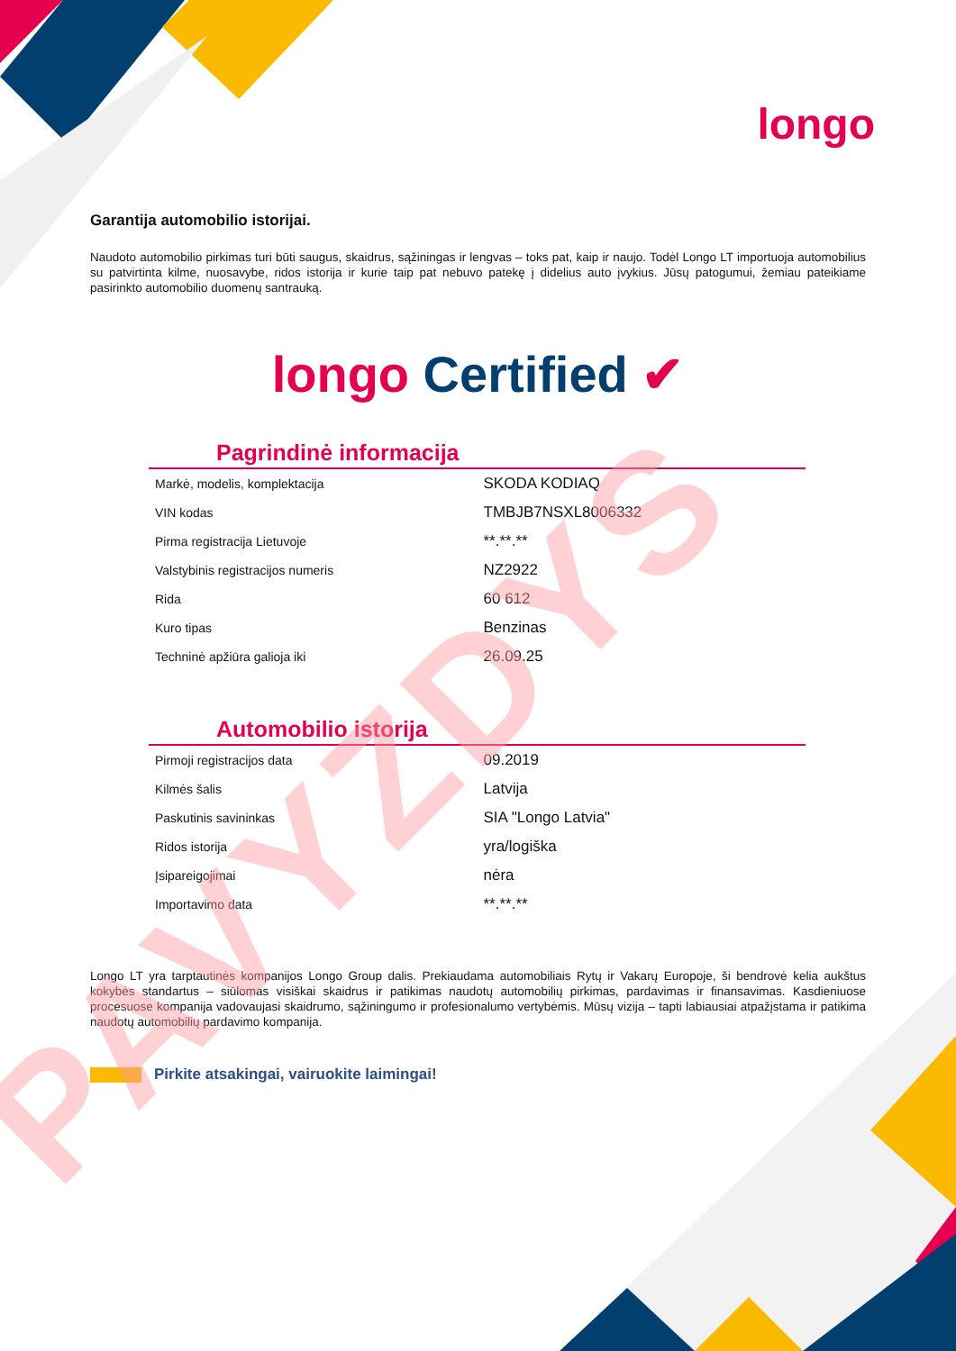longo
Garantija automobilio istorijai.
Naudoto automobilio pirkimas turi būti saugus, skaidrus, sąžiningas ir lengvas – toks pat, kaip ir naujo. Todėl Longo LT importuoja automobilius su patvirtinta kilme, nuosavybe, ridos istorija ir kurie taip pat nebuvo patekę į didelius auto įvykius. Jūsų patogumui, žemiau pateikiame pasirinkto automobilio duomenų santrauką.
longo Certified ✔
Pagrindinė informacija
| Markė, modelis, komplektacija | SKODA KODIAQ |
| VIN kodas | TMBJB7NSXL8006332 |
| Pirma registracija Lietuvoje | **.**.** |
| Valstybinis registracijos numeris | NZ2922 |
| Rida | 60 612 |
| Kuro tipas | Benzinas |
| Techninė apžiūra galioja iki | 26.09.25 |
Automobilio istorija
| Pirmoji registracijos data | 09.2019 |
| Kilmės šalis | Latvija |
| Paskutinis savininkas | SIA "Longo Latvia" |
| Ridos istorija | yra/logiška |
| Įsipareigojimai | nėra |
| Importavimo data | **.**.** |
Longo LT yra tarptautinės kompanijos Longo Group dalis. Prekiaudama automobiliais Rytų ir Vakarų Europoje, ši bendrovė kelia aukštus kokybės standartus – siūlomas visiškai skaidrus ir patikimas naudotų automobilių pirkimas, pardavimas ir finansavimas. Kasdieniuose procesuose kompanija vadovaujasi skaidrumo, sąžiningumo ir profesionalumo vertybėmis. Mūsų vizija – tapti labiausiai atpažįstama ir patikima naudotų automobilių pardavimo kompanija.
Pirkite atsakingai, vairuokite laimingai!
PAVYZDYS